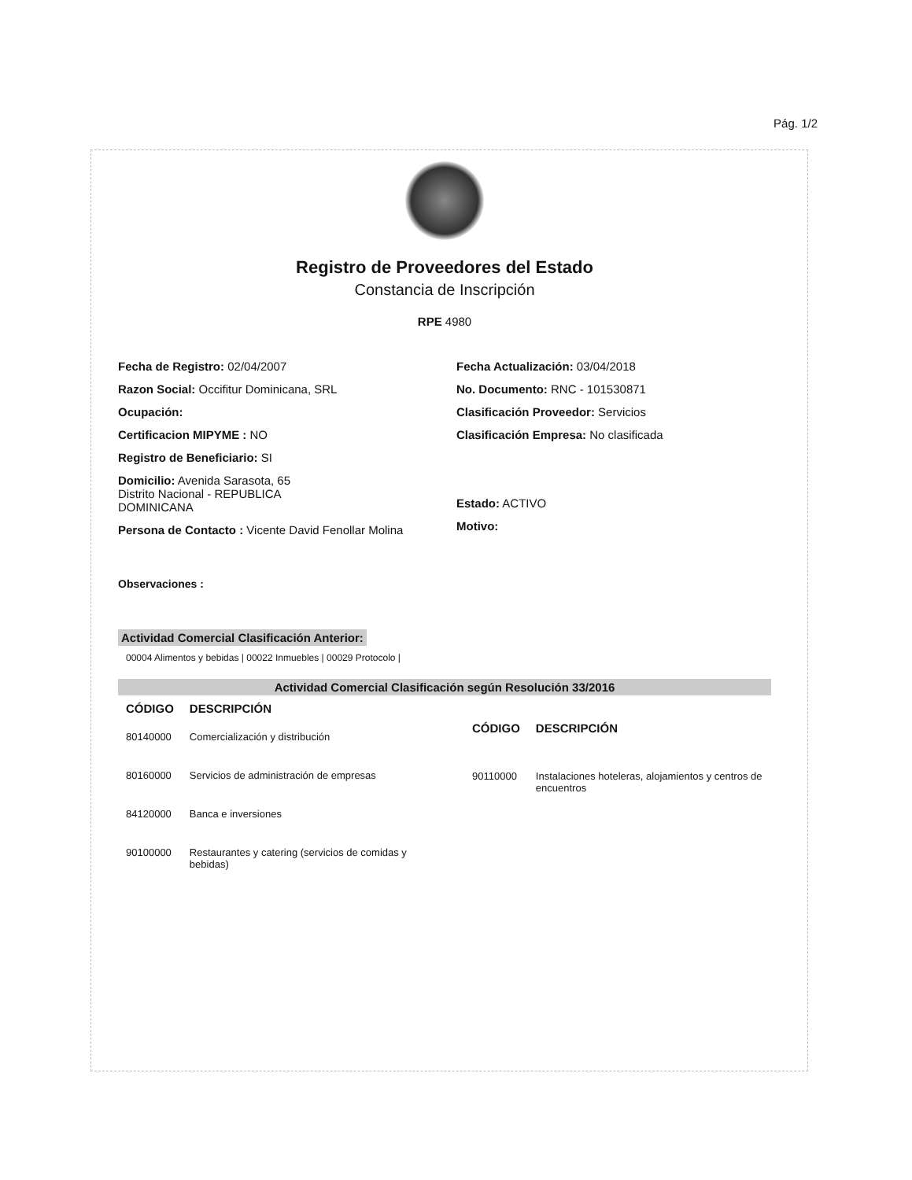Pág. 1/2
Registro de Proveedores del Estado
Constancia de Inscripción
RPE 4980
Fecha de Registro: 02/04/2007
Razon Social: Occifitur Dominicana, SRL
Ocupación:
Certificacion MIPYME : NO
Registro de Beneficiario: SI
Domicilio: Avenida Sarasota, 65
Distrito Nacional - REPUBLICA
DOMINICANA
Persona de Contacto : Vicente David Fenollar Molina
Fecha Actualización: 03/04/2018
No. Documento: RNC - 101530871
Clasificación Proveedor: Servicios
Clasificación Empresa: No clasificada
Estado: ACTIVO
Motivo:
Observaciones :
Actividad Comercial Clasificación Anterior:
00004 Alimentos y bebidas | 00022 Inmuebles | 00029 Protocolo |
Actividad Comercial Clasificación según Resolución 33/2016
| CÓDIGO | DESCRIPCIÓN |
| --- | --- |
| 80140000 | Comercialización y distribución |
| 80160000 | Servicios de administración de empresas |
| 84120000 | Banca e inversiones |
| 90100000 | Restaurantes y catering (servicios de comidas y bebidas) |
| CÓDIGO | DESCRIPCIÓN |
| --- | --- |
| 90110000 | Instalaciones hoteleras, alojamientos y centros de encuentros |